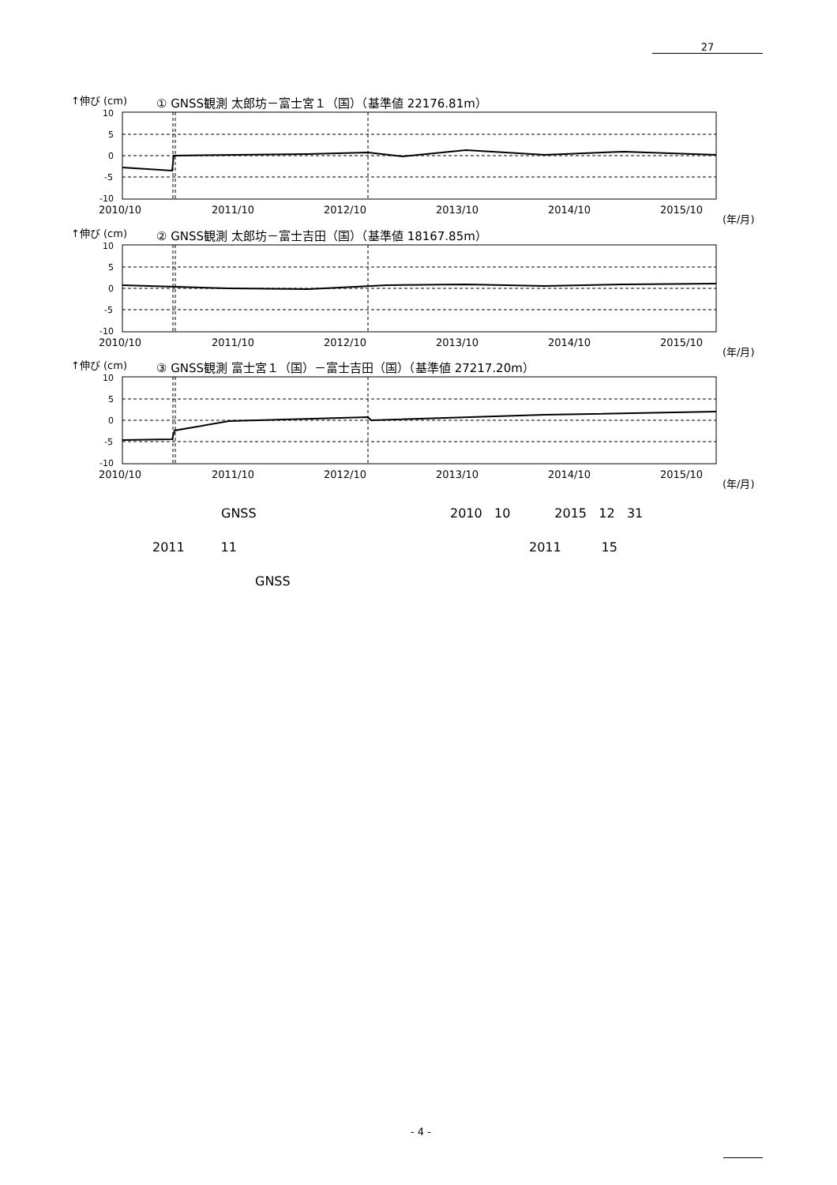27
↑伸び (cm)
① GNSS観測 太郎坊－富士宮１（国）（基準値 22176.81m）
10
5
0
-5
-10
2010/10
2011/10
2012/10
2013/10
2014/10
2015/10
(年/月)
↑伸び (cm)
② GNSS観測 太郎坊－富士吉田（国）（基準値 18167.85m）
10
5
0
-5
-10
2010/10
2011/10
2012/10
2013/10
2014/10
2015/10
(年/月)
↑伸び (cm)
③ GNSS観測 富士宮１（国）－富士吉田（国）（基準値 27217.20m）
10
5
0
-5
-10
2010/10
2011/10
2012/10
2013/10
2014/10
2015/10
(年/月)
GNSS
2010 10 2015 12 31
2011 11 2011 15
GNSS
- 4 -